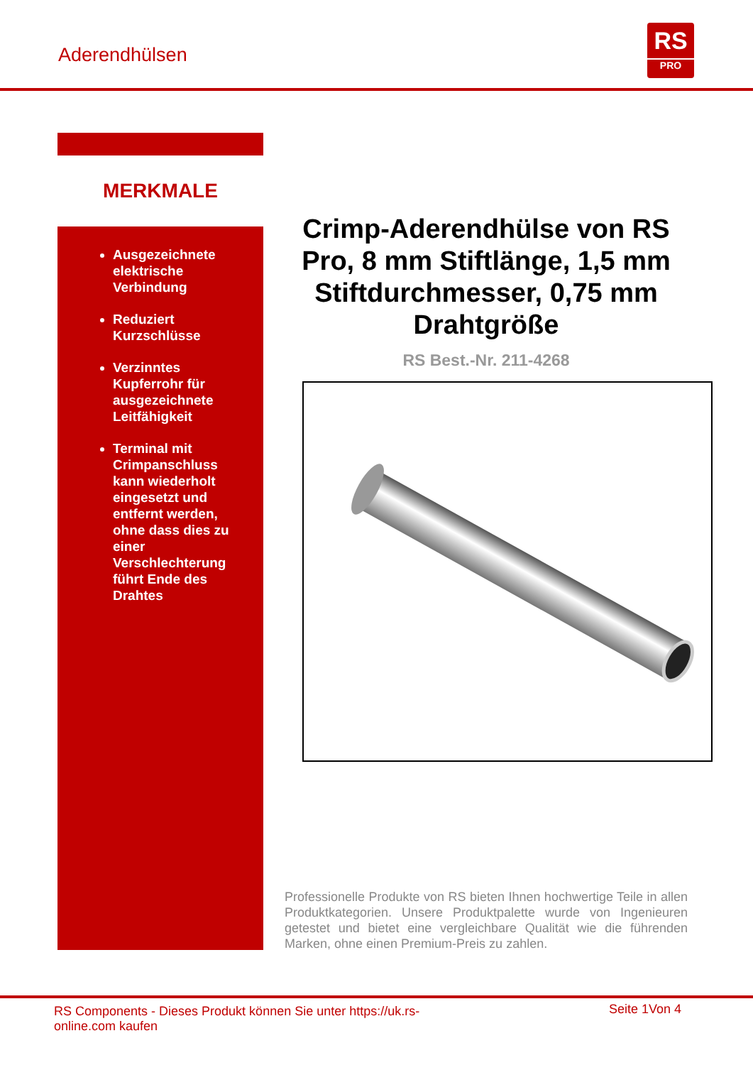Aderendhülsen
RS
PRO
MERKMALE
Ausgezeichnete elektrische Verbindung
Reduziert Kurzschlüsse
Verzinntes Kupferrohr für ausgezeichnete Leitfähigkeit
Terminal mit Crimpanschluss kann wiederholt eingesetzt und entfernt werden, ohne dass dies zu einer Verschlechterung führt Ende des Drahtes
Crimp-Aderendhülse von RS Pro, 8 mm Stiftlänge, 1,5 mm Stiftdurchmesser, 0,75 mm Drahtgröße
RS Best.-Nr. 211-4268
Professionelle Produkte von RS bieten Ihnen hochwertige Teile in allen Produktkategorien. Unsere Produktpalette wurde von Ingenieuren getestet und bietet eine vergleichbare Qualität wie die führenden Marken, ohne einen Premium-Preis zu zahlen.
RS Components - Dieses Produkt können Sie unter https://uk.rs-online.com kaufen
Seite 1Von 4